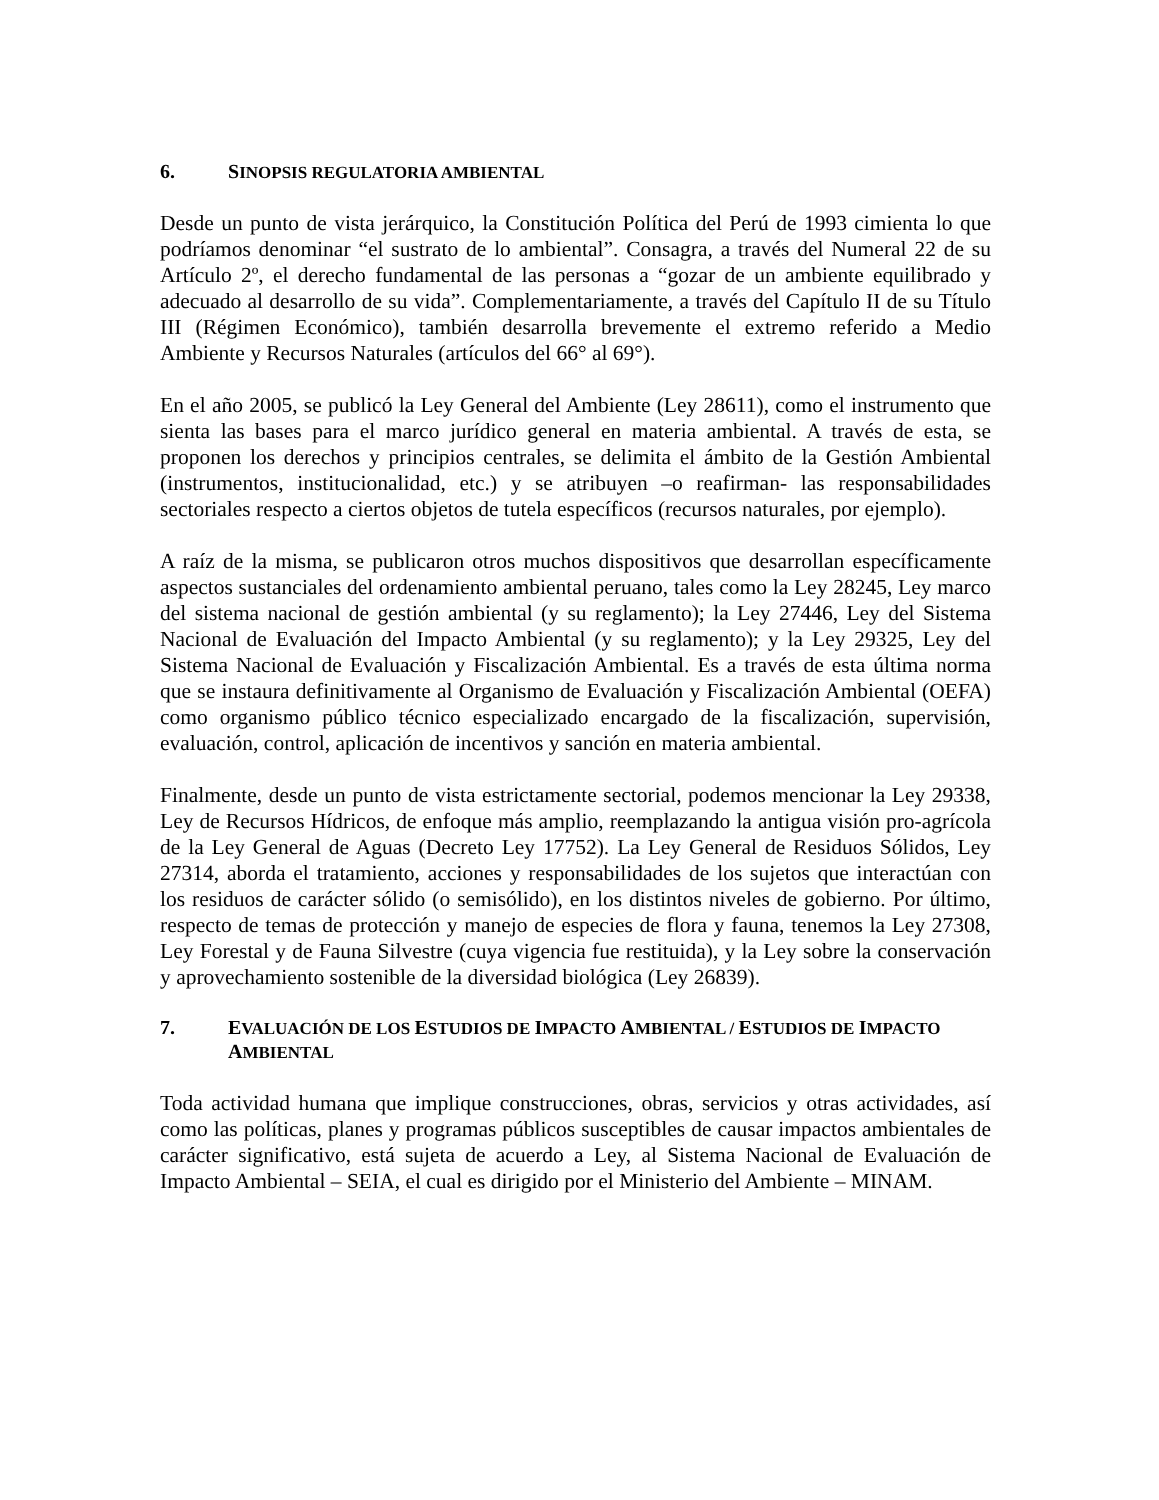6. SINOPSIS REGULATORIA AMBIENTAL
Desde un punto de vista jerárquico, la Constitución Política del Perú de 1993 cimienta lo que podríamos denominar “el sustrato de lo ambiental”. Consagra, a través del Numeral 22 de su Artículo 2º, el derecho fundamental de las personas a “gozar de un ambiente equilibrado y adecuado al desarrollo de su vida”. Complementariamente, a través del Capítulo II de su Título III (Régimen Económico), también desarrolla brevemente el extremo referido a Medio Ambiente y Recursos Naturales (artículos del 66° al 69°).
En el año 2005, se publicó la Ley General del Ambiente (Ley 28611), como el instrumento que sienta las bases para el marco jurídico general en materia ambiental. A través de esta, se proponen los derechos y principios centrales, se delimita el ámbito de la Gestión Ambiental (instrumentos, institucionalidad, etc.) y se atribuyen –o reafirman- las responsabilidades sectoriales respecto a ciertos objetos de tutela específicos (recursos naturales, por ejemplo).
A raíz de la misma, se publicaron otros muchos dispositivos que desarrollan específicamente aspectos sustanciales del ordenamiento ambiental peruano, tales como la Ley 28245, Ley marco del sistema nacional de gestión ambiental (y su reglamento); la Ley 27446, Ley del Sistema Nacional de Evaluación del Impacto Ambiental (y su reglamento); y la Ley 29325, Ley del Sistema Nacional de Evaluación y Fiscalización Ambiental. Es a través de esta última norma que se instaura definitivamente al Organismo de Evaluación y Fiscalización Ambiental (OEFA) como organismo público técnico especializado encargado de la fiscalización, supervisión, evaluación, control, aplicación de incentivos y sanción en materia ambiental.
Finalmente, desde un punto de vista estrictamente sectorial, podemos mencionar la Ley 29338, Ley de Recursos Hídricos, de enfoque más amplio, reemplazando la antigua visión pro-agrícola de la Ley General de Aguas (Decreto Ley 17752). La Ley General de Residuos Sólidos, Ley 27314, aborda el tratamiento, acciones y responsabilidades de los sujetos que interactúan con los residuos de carácter sólido (o semisólido), en los distintos niveles de gobierno. Por último, respecto de temas de protección y manejo de especies de flora y fauna, tenemos la Ley 27308, Ley Forestal y de Fauna Silvestre (cuya vigencia fue restituida), y la Ley sobre la conservación y aprovechamiento sostenible de la diversidad biológica (Ley 26839).
7. EVALUACIÓN DE LOS ESTUDIOS DE IMPACTO AMBIENTAL / ESTUDIOS DE IMPACTO AMBIENTAL
Toda actividad humana que implique construcciones, obras, servicios y otras actividades, así como las políticas, planes y programas públicos susceptibles de causar impactos ambientales de carácter significativo, está sujeta de acuerdo a Ley, al Sistema Nacional de Evaluación de Impacto Ambiental – SEIA, el cual es dirigido por el Ministerio del Ambiente – MINAM.